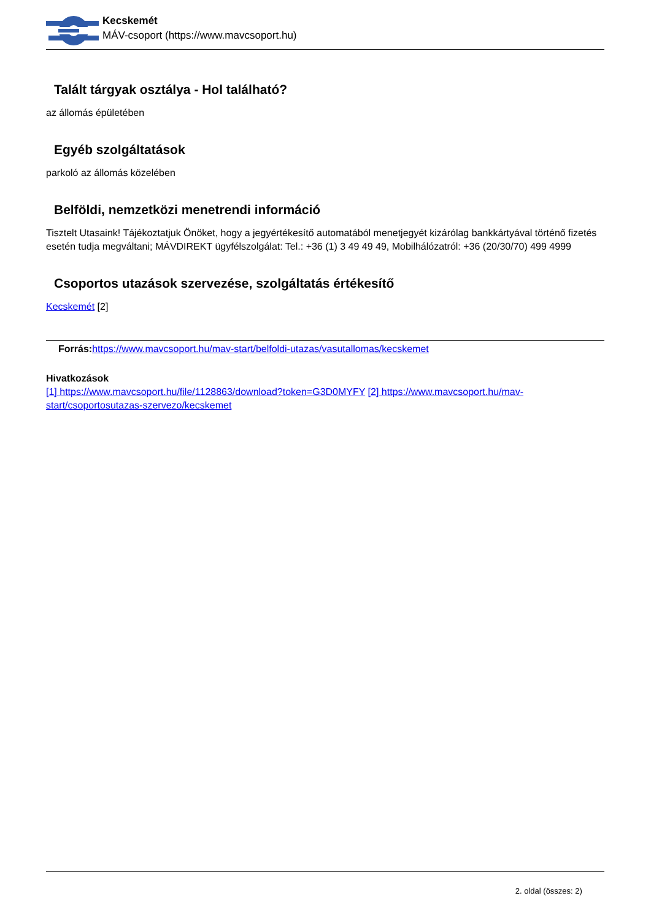Kecskemét
MÁV-csoport (https://www.mavcsoport.hu)
Talált tárgyak osztálya - Hol található?
az állomás épületében
Egyéb szolgáltatások
parkoló az állomás közelében
Belföldi, nemzetközi menetrendi információ
Tisztelt Utasaink! Tájékoztatjuk Önöket, hogy a jegyértékesítő automatából menetjegyét kizárólag bankkártyával történő fizetés esetén tudja megváltani; MÁVDIREKT ügyfélszolgálat: Tel.: +36 (1) 3 49 49 49, Mobilhálózatról: +36 (20/30/70) 499 4999
Csoportos utazások szervezése, szolgáltatás értékesítő
Kecskemét [2]
Forrás: https://www.mavcsoport.hu/mav-start/belfoldi-utazas/vasutallomas/kecskemet
Hivatkozások
[1] https://www.mavcsoport.hu/file/1128863/download?token=G3D0MYFY [2] https://www.mavcsoport.hu/mav-start/csoportosutazas-szervezo/kecskemet
2. oldal (összes: 2)